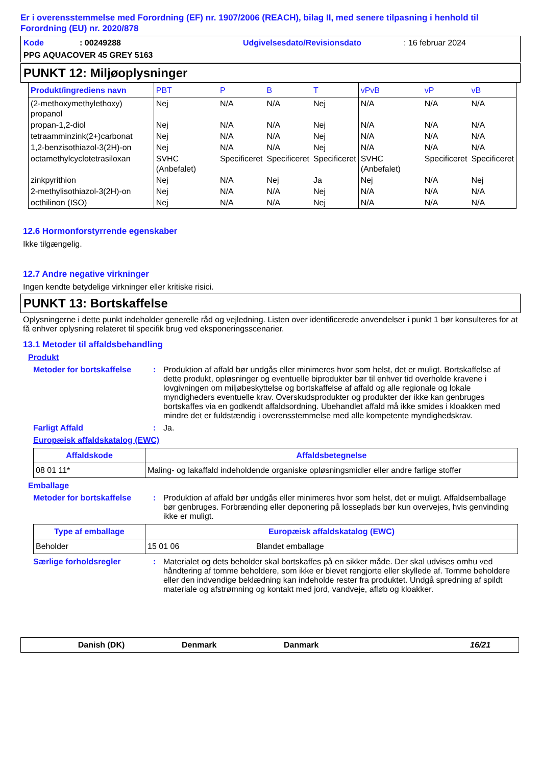Er i overensstemmelse med Forordning (EF) nr. 1907/2006 (REACH), bilag II, med senere tilpasning i henhold til Forordning (EU) nr. 2020/878
Kode: 00249288 Udgivelsesdato/Revisionsdato: 16 februar 2024
PPG AQUACOVER 45 GREY 5163
PUNKT 12: Miljøoplysninger
| Produkt/ingrediens navn | PBT | P | B | T | vPvB | vP | vB |
| --- | --- | --- | --- | --- | --- | --- | --- |
| (2-methoxymethylethoxy) propanol | Nej | N/A | N/A | Nej | N/A | N/A | N/A |
| propan-1,2-diol | Nej | N/A | N/A | Nej | N/A | N/A | N/A |
| tetraamminzink(2+)carbonat | Nej | N/A | N/A | Nej | N/A | N/A | N/A |
| 1,2-benzisothiazol-3(2H)-on | Nej | N/A | N/A | Nej | N/A | N/A | N/A |
| octamethylcyclotetrasiloxan | SVHC (Anbefalet) | Specificeret | Specificeret | Specificeret | SVHC (Anbefalet) | Specificeret | Specificeret |
| zinkpyrithion | Nej | N/A | Nej | Ja | Nej | N/A | Nej |
| 2-methylisothiazol-3(2H)-on | Nej | N/A | N/A | Nej | N/A | N/A | N/A |
| octhilinon (ISO) | Nej | N/A | N/A | Nej | N/A | N/A | N/A |
12.6 Hormonforstyrrende egenskaber
Ikke tilgængelig.
12.7 Andre negative virkninger
Ingen kendte betydelige virkninger eller kritiske risici.
PUNKT 13: Bortskaffelse
Oplysningerne i dette punkt indeholder generelle råd og vejledning. Listen over identificerede anvendelser i punkt 1 bør konsulteres for at få enhver oplysning relateret til specifik brug ved eksponeringsscenarier.
13.1 Metoder til affaldsbehandling
Produkt
Metoder for bortskaffelse: Produktion af affald bør undgås eller minimeres hvor som helst, det er muligt. Bortskaffelse af dette produkt, opløsninger og eventuelle biprodukter bør til enhver tid overholde kravene i lovgivningen om miljøbeskyttelse og bortskaffelse af affald og alle regionale og lokale myndigheders eventuelle krav. Overskudsprodukter og produkter der ikke kan genbruges bortskaffes via en godkendt affaldsordning. Ubehandlet affald må ikke smides i kloakken med mindre det er fuldstændig i overensstemmelse med alle kompetente myndighedskrav.
Farligt Affald: Ja.
Europæisk affaldskatalog (EWC)
| Affaldskode | Affaldsbetegnelse |
| --- | --- |
| 08 01 11* | Maling- og lakaffald indeholdende organiske opløsningsmidler eller andre farlige stoffer |
Emballage
Metoder for bortskaffelse: Produktion af affald bør undgås eller minimeres hvor som helst, det er muligt. Affaldsemballage bør genbruges. Forbrænding eller deponering på losseplads bør kun overvejes, hvis genvinding ikke er muligt.
| Type af emballage | Europæisk affaldskatalog (EWC) | |
| --- | --- | --- |
| Beholder | 15 01 06 | Blandet emballage |
Særlige forholdsregler: Materialet og dets beholder skal bortskaffes på en sikker måde. Der skal udvises omhu ved håndtering af tomme beholdere, som ikke er blevet rengjorte eller skyllede af. Tomme beholdere eller den indvendige beklædning kan indeholde rester fra produktet. Undgå spredning af spildt materiale og afstrømning og kontakt med jord, vandveje, afløb og kloakker.
Danish (DK) Denmark Danmark 16/21